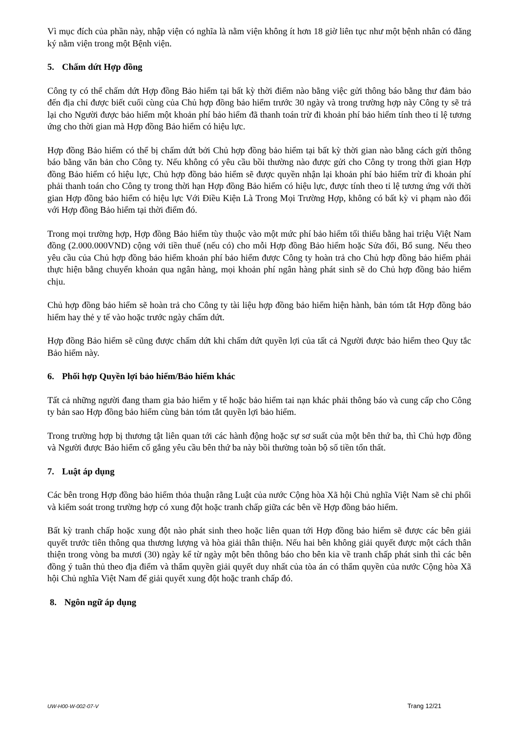Vì mục đích của phần này, nhập viện có nghĩa là nằm viện không ít hơn 18 giờ liên tục như một bệnh nhân có đăng ký nằm viện trong một Bệnh viện.
5. Chấm dứt Hợp đồng
Công ty có thể chấm dứt Hợp đồng Bảo hiểm tại bất kỳ thời điểm nào bằng việc gửi thông báo bằng thư đảm bảo đến địa chỉ được biết cuối cùng của Chủ hợp đồng bảo hiểm trước 30 ngày và trong trường hợp này Công ty sẽ trả lại cho Người được bảo hiểm một khoản phí bảo hiểm đã thanh toán trừ đi khoản phí bảo hiểm tính theo tỉ lệ tương ứng cho thời gian mà Hợp đồng Bảo hiểm có hiệu lực.
Hợp đồng Bảo hiểm có thể bị chấm dứt bởi Chủ hợp đồng bảo hiểm tại bất kỳ thời gian nào bằng cách gửi thông báo bằng văn bản cho Công ty. Nếu không có yêu cầu bồi thường nào được gửi cho Công ty trong thời gian Hợp đồng Bảo hiểm có hiệu lực, Chủ hợp đồng bảo hiểm sẽ được quyền nhận lại khoản phí bảo hiểm trừ đi khoản phí phải thanh toán cho Công ty trong thời hạn Hợp đồng Bảo hiểm có hiệu lực, được tính theo tỉ lệ tương ứng với thời gian Hợp đồng bảo hiểm có hiệu lực Với Điều Kiện Là Trong Mọi Trường Hợp, không có bất kỳ vi phạm nào đối với Hợp đồng Bảo hiểm tại thời điểm đó.
Trong mọi trường hợp, Hợp đồng Bảo hiểm tùy thuộc vào một mức phí bảo hiểm tối thiểu bằng hai triệu Việt Nam đồng (2.000.000VND) cộng với tiền thuế (nếu có) cho mỗi Hợp đồng Bảo hiểm hoặc Sửa đổi, Bổ sung. Nếu theo yêu cầu của Chủ hợp đồng bảo hiểm khoản phí bảo hiểm được Công ty hoàn trả cho Chủ hợp đồng bảo hiểm phải thực hiện bằng chuyển khoản qua ngân hàng, mọi khoản phí ngân hàng phát sinh sẽ do Chủ hợp đồng bảo hiểm chịu.
Chủ hợp đồng bảo hiểm sẽ hoàn trả cho Công ty tài liệu hợp đồng bảo hiểm hiện hành, bản tóm tắt Hợp đồng bảo hiểm hay thẻ y tế vào hoặc trước ngày chấm dứt.
Hợp đồng Bảo hiểm sẽ cũng được chấm dứt khi chấm dứt quyền lợi của tất cả Người được bảo hiểm theo Quy tắc Bảo hiểm này.
6. Phối hợp Quyền lợi bảo hiểm/Bảo hiểm khác
Tất cả những người đang tham gia bảo hiểm y tế hoặc bảo hiểm tai nạn khác phải thông báo và cung cấp cho Công ty bản sao Hợp đồng bảo hiểm cùng bản tóm tắt quyền lợi bảo hiểm.
Trong trường hợp bị thương tật liên quan tới các hành động hoặc sự sơ suất của một bên thứ ba, thì Chủ hợp đồng và Người được Bảo hiểm cố gắng yêu cầu bên thứ ba này bồi thường toàn bộ số tiền tổn thất.
7. Luật áp dụng
Các bên trong Hợp đồng bảo hiểm thỏa thuận rằng Luật của nước Cộng hòa Xã hội Chủ nghĩa Việt Nam sẽ chi phối và kiểm soát trong trường hợp có xung đột hoặc tranh chấp giữa các bên về Hợp đồng bảo hiểm.
Bất kỳ tranh chấp hoặc xung đột nào phát sinh theo hoặc liên quan tới Hợp đồng bảo hiểm sẽ được các bên giải quyết trước tiên thông qua thương lượng và hòa giải thân thiện. Nếu hai bên không giải quyết được một cách thân thiện trong vòng ba mươi (30) ngày kể từ ngày một bên thông báo cho bên kia về tranh chấp phát sinh thì các bên đồng ý tuân thủ theo địa điểm và thẩm quyền giải quyết duy nhất của tòa án có thẩm quyền của nước Cộng hòa Xã hội Chủ nghĩa Việt Nam để giải quyết xung đột hoặc tranh chấp đó.
8. Ngôn ngữ áp dụng
UW-H00-W-002-07-V Trang 12/21